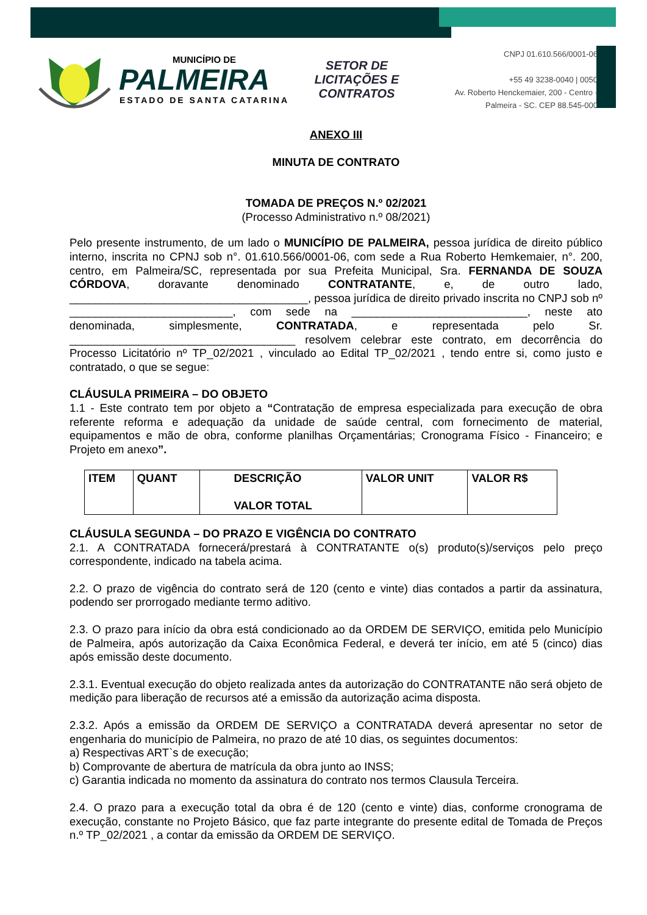MUNICÍPIO DE
PALMEIRA
ESTADO DE SANTA CATARINA
SETOR DE LICITAÇÕES E CONTRATOS
CNPJ 01.610.566/0001-06
+55 49 3238-0040 | 0050
Av. Roberto Henckemaier, 200 - Centro -
Palmeira - SC. CEP 88.545-000
ANEXO III
MINUTA DE CONTRATO
TOMADA DE PREÇOS N.º 02/2021
(Processo Administrativo n.º 08/2021)
Pelo presente instrumento, de um lado o MUNICÍPIO DE PALMEIRA, pessoa jurídica de direito público interno, inscrita no CPNJ sob n°. 01.610.566/0001-06, com sede a Rua Roberto Hemkemaier, n°. 200, centro, em Palmeira/SC, representada por sua Prefeita Municipal, Sra. FERNANDA DE SOUZA CÓRDOVA, doravante denominado CONTRATANTE, e, de outro lado, ______________________________________, pessoa jurídica de direito privado inscrita no CNPJ sob nº __________________________, com sede na ____________________________, neste ato denominada, simplesmente, CONTRATADA, e representada pelo Sr. ____________________________________ resolvem celebrar este contrato, em decorrência do Processo Licitatório nº TP_02/2021 , vinculado ao Edital TP_02/2021 , tendo entre si, como justo e contratado, o que se segue:
CLÁUSULA PRIMEIRA – DO OBJETO
1.1 - Este contrato tem por objeto a “Contratação de empresa especializada para execução de obra referente reforma e adequação da unidade de saúde central, com fornecimento de material, equipamentos e mão de obra, conforme planilhas Orçamentárias; Cronograma Físico - Financeiro; e Projeto em anexo”.
| ITEM | QUANT | DESCRIÇÃO VALOR TOTAL | VALOR UNIT | VALOR R$ |
CLÁUSULA SEGUNDA – DO PRAZO E VIGÊNCIA DO CONTRATO
2.1. A CONTRATADA fornecerá/prestará à CONTRATANTE o(s) produto(s)/serviços pelo preço correspondente, indicado na tabela acima.
2.2. O prazo de vigência do contrato será de 120 (cento e vinte) dias contados a partir da assinatura, podendo ser prorrogado mediante termo aditivo.
2.3. O prazo para início da obra está condicionado ao da ORDEM DE SERVIÇO, emitida pelo Município de Palmeira, após autorização da Caixa Econômica Federal, e deverá ter início, em até 5 (cinco) dias após emissão deste documento.
2.3.1. Eventual execução do objeto realizada antes da autorização do CONTRATANTE não será objeto de medição para liberação de recursos até a emissão da autorização acima disposta.
2.3.2. Após a emissão da ORDEM DE SERVIÇO a CONTRATADA deverá apresentar no setor de engenharia do município de Palmeira, no prazo de até 10 dias, os seguintes documentos:
a) Respectivas ART`s de execução;
b) Comprovante de abertura de matrícula da obra junto ao INSS;
c) Garantia indicada no momento da assinatura do contrato nos termos Clausula Terceira.
2.4. O prazo para a execução total da obra é de 120 (cento e vinte) dias, conforme cronograma de execução, constante no Projeto Básico, que faz parte integrante do presente edital de Tomada de Preços n.º TP_02/2021 , a contar da emissão da ORDEM DE SERVIÇO.